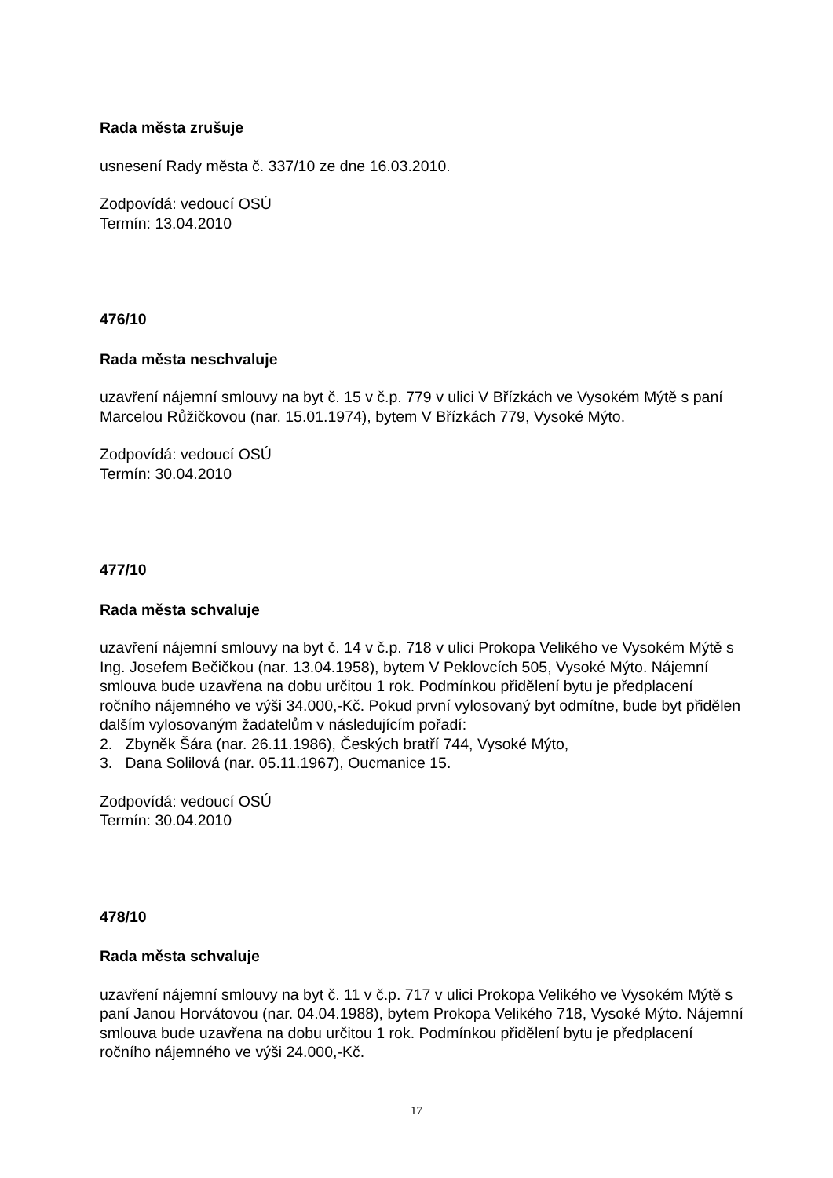Rada města zrušuje
usnesení Rady města č. 337/10 ze dne 16.03.2010.
Zodpovídá: vedoucí OSÚ
Termín: 13.04.2010
476/10
Rada města neschvaluje
uzavření nájemní smlouvy na byt č. 15 v č.p. 779 v ulici V Břízkách ve Vysokém Mýtě s paní Marcelou Růžičkovou (nar. 15.01.1974), bytem V Břízkách 779, Vysoké Mýto.
Zodpovídá: vedoucí OSÚ
Termín: 30.04.2010
477/10
Rada města schvaluje
uzavření nájemní smlouvy na byt č. 14 v č.p. 718 v ulici Prokopa Velikého ve Vysokém Mýtě s Ing. Josefem Bečičkou (nar. 13.04.1958), bytem V Peklovcích 505, Vysoké Mýto. Nájemní smlouva bude uzavřena na dobu určitou 1 rok. Podmínkou přidělení bytu je předplacení ročního nájemného ve výši 34.000,-Kč. Pokud první vylosovaný byt odmítne, bude byt přidělen dalším vylosovaným žadatelům v následujícím pořadí:
2. Zbyněk Šára (nar. 26.11.1986), Českých bratří 744, Vysoké Mýto,
3. Dana Solilová (nar. 05.11.1967), Oucmanice 15.
Zodpovídá: vedoucí OSÚ
Termín: 30.04.2010
478/10
Rada města schvaluje
uzavření nájemní smlouvy na byt č. 11 v č.p. 717 v ulici Prokopa Velikého ve Vysokém Mýtě s paní Janou Horvátovou (nar. 04.04.1988), bytem Prokopa Velikého 718, Vysoké Mýto. Nájemní smlouva bude uzavřena na dobu určitou 1 rok. Podmínkou přidělení bytu je předplacení ročního nájemného ve výši 24.000,-Kč.
17